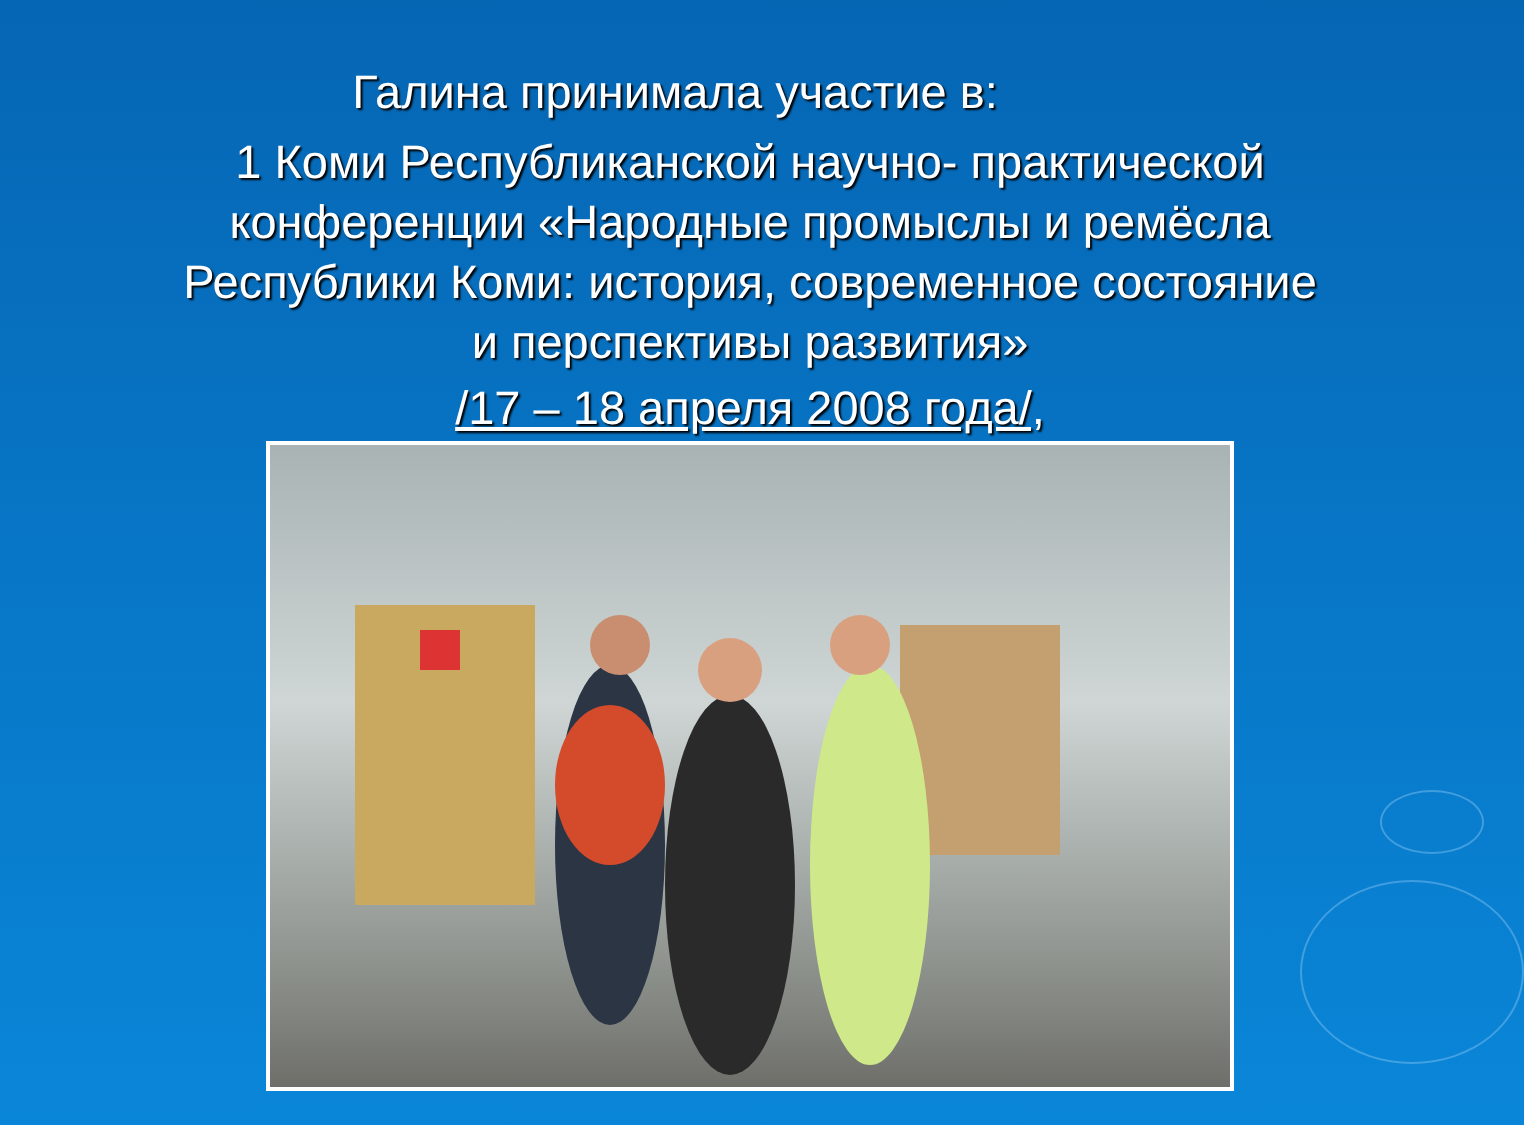Галина принимала участие в:
1 Коми Республиканской научно- практической конференции «Народные промыслы и ремёсла Республики Коми: история, современное состояние и перспективы развития»
/17 – 18 апреля 2008 года/,